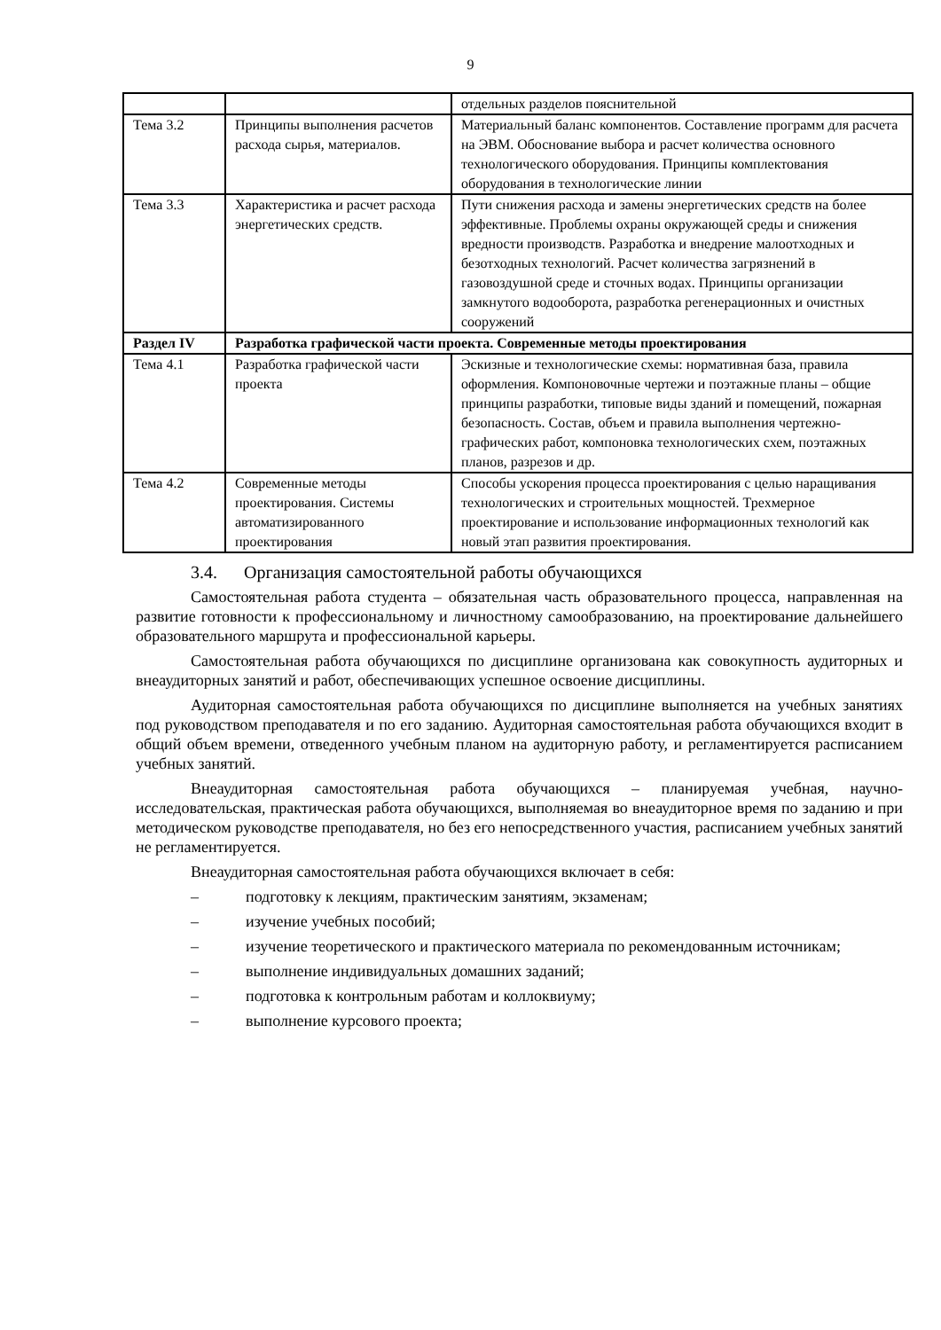9
| | | отдельных разделов пояснительной |
| Тема 3.2 | Принципы выполнения расчетов расхода сырья, материалов. | Материальный баланс компонентов. Составление программ для расчета на ЭВМ. Обоснование выбора и расчет количества основного технологического оборудования. Принципы комплектования оборудования в технологические линии |
| Тема 3.3 | Характеристика и расчет расхода энергетических средств. | Пути снижения расхода и замены энергетических средств на более эффективные. Проблемы охраны окружающей среды и снижения вредности производств. Разработка и внедрение малоотходных и безотходных технологий. Расчет количества загрязнений в газовоздушной среде и сточных водах. Принципы организации замкнутого водооборота, разработка регенерационных и очистных сооружений |
| Раздел IV | Разработка графической части проекта. Современные методы проектирования | |
| Тема 4.1 | Разработка графической части проекта | Эскизные и технологические схемы: нормативная база, правила оформления. Компоновочные чертежи и поэтажные планы – общие принципы разработки, типовые виды зданий и помещений, пожарная безопасность. Состав, объем и правила выполнения чертежно-графических работ, компоновка технологических схем, поэтажных планов, разрезов и др. |
| Тема 4.2 | Современные методы проектирования. Системы автоматизированного проектирования | Способы ускорения процесса проектирования с целью наращивания технологических и строительных мощностей. Трехмерное проектирование и использование информационных технологий как новый этап развития проектирования. |
3.4. Организация самостоятельной работы обучающихся
Самостоятельная работа студента – обязательная часть образовательного процесса, направленная на развитие готовности к профессиональному и личностному самообразованию, на проектирование дальнейшего образовательного маршрута и профессиональной карьеры.
Самостоятельная работа обучающихся по дисциплине организована как совокупность аудиторных и внеаудиторных занятий и работ, обеспечивающих успешное освоение дисциплины.
Аудиторная самостоятельная работа обучающихся по дисциплине выполняется на учебных занятиях под руководством преподавателя и по его заданию. Аудиторная самостоятельная работа обучающихся входит в общий объем времени, отведенного учебным планом на аудиторную работу, и регламентируется расписанием учебных занятий.
Внеаудиторная самостоятельная работа обучающихся – планируемая учебная, научно-исследовательская, практическая работа обучающихся, выполняемая во внеаудиторное время по заданию и при методическом руководстве преподавателя, но без его непосредственного участия, расписанием учебных занятий не регламентируется.
Внеаудиторная самостоятельная работа обучающихся включает в себя:
– подготовку к лекциям, практическим занятиям, экзаменам;
– изучение учебных пособий;
– изучение теоретического и практического материала по рекомендованным источникам;
– выполнение индивидуальных домашних заданий;
– подготовка к контрольным работам и коллоквиуму;
– выполнение курсового проекта;